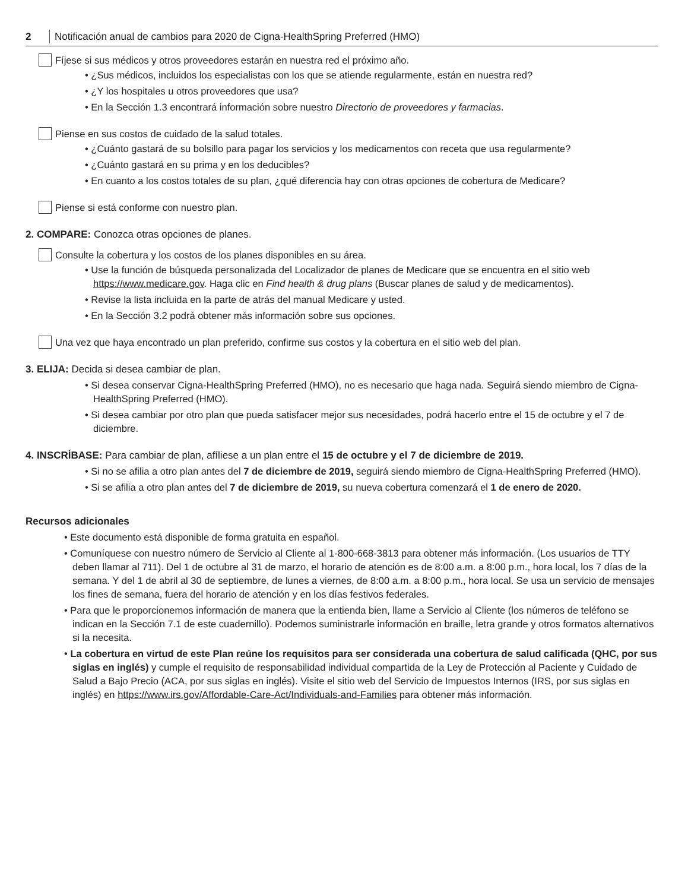2 Notificación anual de cambios para 2020 de Cigna-HealthSpring Preferred (HMO)
Fíjese si sus médicos y otros proveedores estarán en nuestra red el próximo año.
• ¿Sus médicos, incluidos los especialistas con los que se atiende regularmente, están en nuestra red?
• ¿Y los hospitales u otros proveedores que usa?
• En la Sección 1.3 encontrará información sobre nuestro Directorio de proveedores y farmacias.
Piense en sus costos de cuidado de la salud totales.
• ¿Cuánto gastará de su bolsillo para pagar los servicios y los medicamentos con receta que usa regularmente?
• ¿Cuánto gastará en su prima y en los deducibles?
• En cuanto a los costos totales de su plan, ¿qué diferencia hay con otras opciones de cobertura de Medicare?
Piense si está conforme con nuestro plan.
2. COMPARE: Conozca otras opciones de planes.
Consulte la cobertura y los costos de los planes disponibles en su área.
• Use la función de búsqueda personalizada del Localizador de planes de Medicare que se encuentra en el sitio web https://www.medicare.gov. Haga clic en Find health & drug plans (Buscar planes de salud y de medicamentos).
• Revise la lista incluida en la parte de atrás del manual Medicare y usted.
• En la Sección 3.2 podrá obtener más información sobre sus opciones.
Una vez que haya encontrado un plan preferido, confirme sus costos y la cobertura en el sitio web del plan.
3. ELIJA: Decida si desea cambiar de plan.
• Si desea conservar Cigna-HealthSpring Preferred (HMO), no es necesario que haga nada. Seguirá siendo miembro de Cigna-HealthSpring Preferred (HMO).
• Si desea cambiar por otro plan que pueda satisfacer mejor sus necesidades, podrá hacerlo entre el 15 de octubre y el 7 de diciembre.
4. INSCRÍBASE: Para cambiar de plan, afíliese a un plan entre el 15 de octubre y el 7 de diciembre de 2019.
• Si no se afilia a otro plan antes del 7 de diciembre de 2019, seguirá siendo miembro de Cigna-HealthSpring Preferred (HMO).
• Si se afilia a otro plan antes del 7 de diciembre de 2019, su nueva cobertura comenzará el 1 de enero de 2020.
Recursos adicionales
• Este documento está disponible de forma gratuita en español.
• Comuníquese con nuestro número de Servicio al Cliente al 1-800-668-3813 para obtener más información. (Los usuarios de TTY deben llamar al 711). Del 1 de octubre al 31 de marzo, el horario de atención es de 8:00 a.m. a 8:00 p.m., hora local, los 7 días de la semana. Y del 1 de abril al 30 de septiembre, de lunes a viernes, de 8:00 a.m. a 8:00 p.m., hora local. Se usa un servicio de mensajes los fines de semana, fuera del horario de atención y en los días festivos federales.
• Para que le proporcionemos información de manera que la entienda bien, llame a Servicio al Cliente (los números de teléfono se indican en la Sección 7.1 de este cuadernillo). Podemos suministrarle información en braille, letra grande y otros formatos alternativos si la necesita.
• La cobertura en virtud de este Plan reúne los requisitos para ser considerada una cobertura de salud calificada (QHC, por sus siglas en inglés) y cumple el requisito de responsabilidad individual compartida de la Ley de Protección al Paciente y Cuidado de Salud a Bajo Precio (ACA, por sus siglas en inglés). Visite el sitio web del Servicio de Impuestos Internos (IRS, por sus siglas en inglés) en https://www.irs.gov/Affordable-Care-Act/Individuals-and-Families para obtener más información.